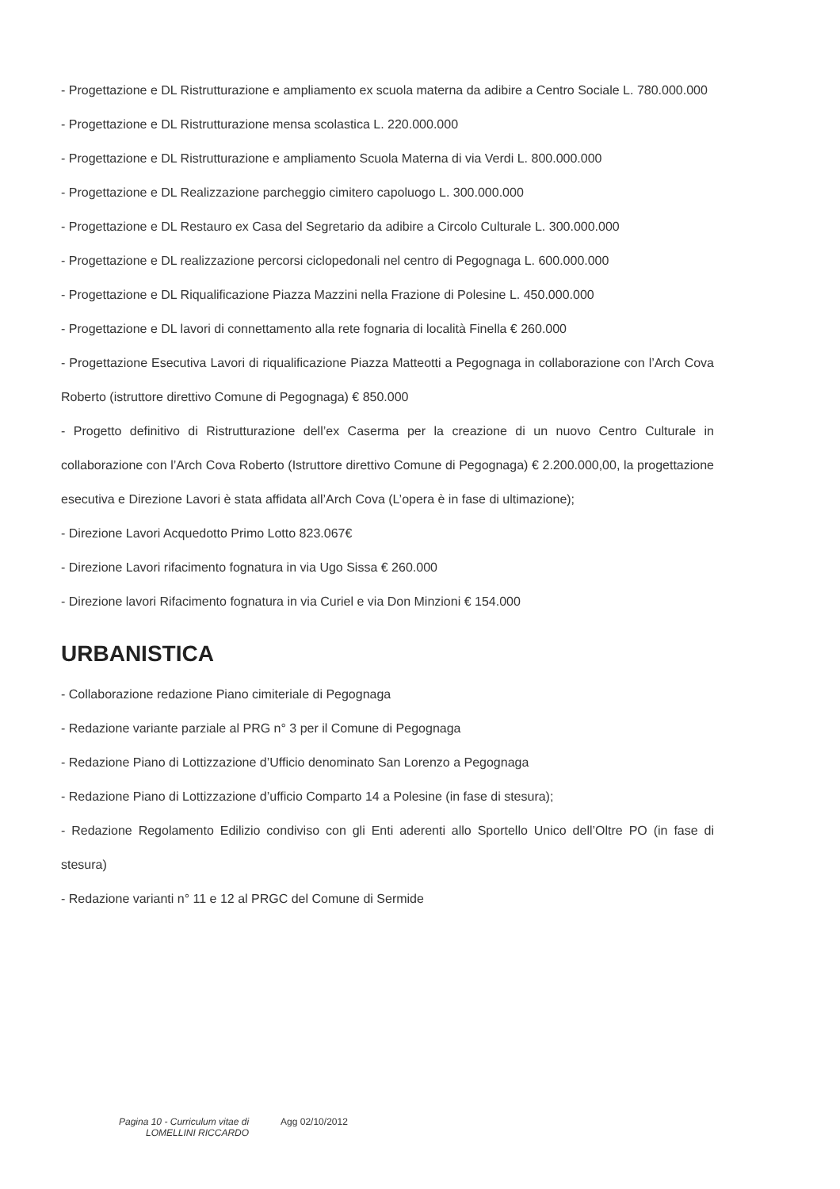- Progettazione e DL Ristrutturazione e ampliamento ex scuola materna da adibire a Centro Sociale L. 780.000.000
- Progettazione e DL Ristrutturazione mensa scolastica L. 220.000.000
- Progettazione e DL Ristrutturazione e ampliamento Scuola Materna di via Verdi L. 800.000.000
- Progettazione e DL Realizzazione parcheggio cimitero capoluogo L. 300.000.000
- Progettazione e DL Restauro ex Casa del Segretario da adibire a Circolo Culturale L. 300.000.000
- Progettazione e DL realizzazione percorsi ciclopedonali nel centro di Pegognaga L. 600.000.000
- Progettazione e DL Riqualificazione Piazza Mazzini nella Frazione di Polesine L. 450.000.000
- Progettazione e DL lavori di connettamento alla rete fognaria di località Finella € 260.000
- Progettazione Esecutiva Lavori di riqualificazione Piazza Matteotti a Pegognaga in collaborazione con l’Arch Cova Roberto (istruttore direttivo Comune di Pegognaga) € 850.000
- Progetto definitivo di Ristrutturazione dell’ex Caserma per la creazione di un nuovo Centro Culturale in collaborazione con l’Arch Cova Roberto (Istruttore direttivo Comune di Pegognaga) € 2.200.000,00, la progettazione esecutiva e Direzione Lavori è stata affidata all’Arch Cova (L’opera è in fase di ultimazione);
- Direzione Lavori Acquedotto Primo Lotto 823.067€
- Direzione Lavori rifacimento fognatura in via Ugo Sissa € 260.000
- Direzione lavori Rifacimento fognatura in via Curiel e via Don Minzioni € 154.000
URBANISTICA
- Collaborazione redazione Piano cimiteriale di Pegognaga
- Redazione variante parziale al PRG n° 3 per il Comune di Pegognaga
- Redazione Piano di Lottizzazione d’Ufficio denominato San Lorenzo a Pegognaga
- Redazione Piano di Lottizzazione d’ufficio Comparto 14 a Polesine (in fase di stesura);
- Redazione Regolamento Edilizio condiviso con gli Enti aderenti allo Sportello Unico dell’Oltre PO (in fase di stesura)
- Redazione varianti n° 11 e 12 al PRGC del Comune di Sermide
Pagina 10 - Curriculum vitae di
LOMELLINI RICCARDO
Agg 02/10/2012